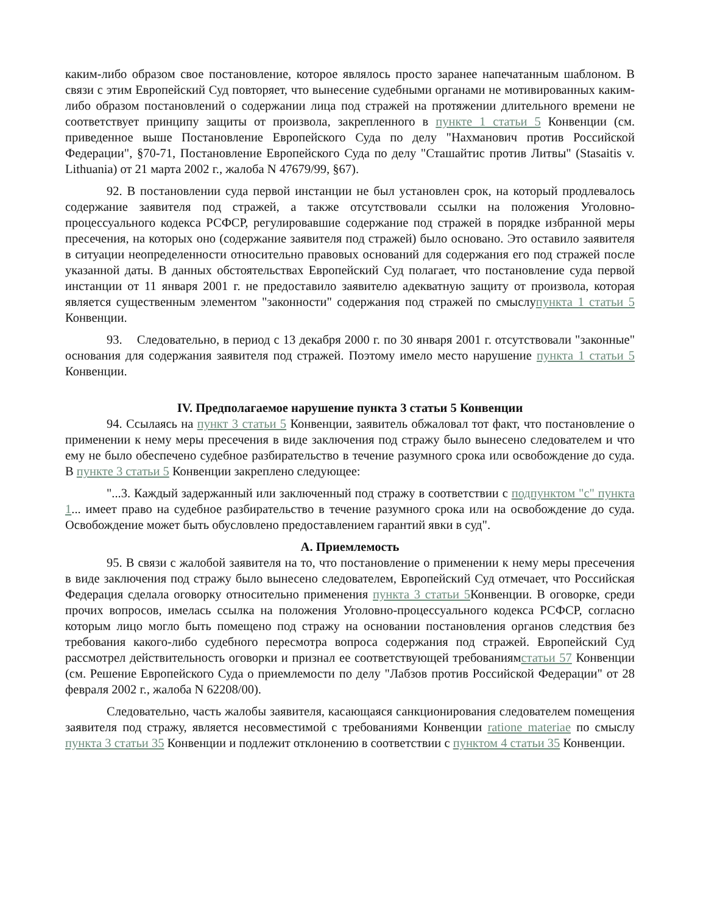каким-либо образом свое постановление, которое являлось просто заранее напечатанным шаблоном. В связи с этим Европейский Суд повторяет, что вынесение судебными органами не мотивированных каким-либо образом постановлений о содержании лица под стражей на протяжении длительного времени не соответствует принципу защиты от произвола, закрепленного в пункте 1 статьи 5 Конвенции (см. приведенное выше Постановление Европейского Суда по делу "Нахманович против Российской Федерации", §70-71, Постановление Европейского Суда по делу "Сташайтис против Литвы" (Stasaitis v. Lithuania) от 21 марта 2002 г., жалоба N 47679/99, §67).
92. В постановлении суда первой инстанции не был установлен срок, на который продлевалось содержание заявителя под стражей, а также отсутствовали ссылки на положения Уголовно-процессуального кодекса РСФСР, регулировавшие содержание под стражей в порядке избранной меры пресечения, на которых оно (содержание заявителя под стражей) было основано. Это оставило заявителя в ситуации неопределенности относительно правовых оснований для содержания его под стражей после указанной даты. В данных обстоятельствах Европейский Суд полагает, что постановление суда первой инстанции от 11 января 2001 г. не предоставило заявителю адекватную защиту от произвола, которая является существенным элементом "законности" содержания под стражей по смыслупункта 1 статьи 5 Конвенции.
93. Следовательно, в период с 13 декабря 2000 г. по 30 января 2001 г. отсутствовали "законные" основания для содержания заявителя под стражей. Поэтому имело место нарушение пункта 1 статьи 5 Конвенции.
IV. Предполагаемое нарушение пункта 3 статьи 5 Конвенции
94. Ссылаясь на пункт 3 статьи 5 Конвенции, заявитель обжаловал тот факт, что постановление о применении к нему меры пресечения в виде заключения под стражу было вынесено следователем и что ему не было обеспечено судебное разбирательство в течение разумного срока или освобождение до суда. В пункте 3 статьи 5 Конвенции закреплено следующее:
"...3. Каждый задержанный или заключенный под стражу в соответствии с подпунктом "c" пункта 1... имеет право на судебное разбирательство в течение разумного срока или на освобождение до суда. Освобождение может быть обусловлено предоставлением гарантий явки в суд".
A. Приемлемость
95. В связи с жалобой заявителя на то, что постановление о применении к нему меры пресечения в виде заключения под стражу было вынесено следователем, Европейский Суд отмечает, что Российская Федерация сделала оговорку относительно применения пункта 3 статьи 5 Конвенции. В оговорке, среди прочих вопросов, имелась ссылка на положения Уголовно-процессуального кодекса РСФСР, согласно которым лицо могло быть помещено под стражу на основании постановления органов следствия без требования какого-либо судебного пересмотра вопроса содержания под стражей. Европейский Суд рассмотрел действительность оговорки и признал ее соответствующей требованиямстатьи 57 Конвенции (см. Решение Европейского Суда о приемлемости по делу "Лабзов против Российской Федерации" от 28 февраля 2002 г., жалоба N 62208/00).
Следовательно, часть жалобы заявителя, касающаяся санкционирования следователем помещения заявителя под стражу, является несовместимой с требованиями Конвенции ratione materiae по смыслу пункта 3 статьи 35 Конвенции и подлежит отклонению в соответствии с пунктом 4 статьи 35 Конвенции.